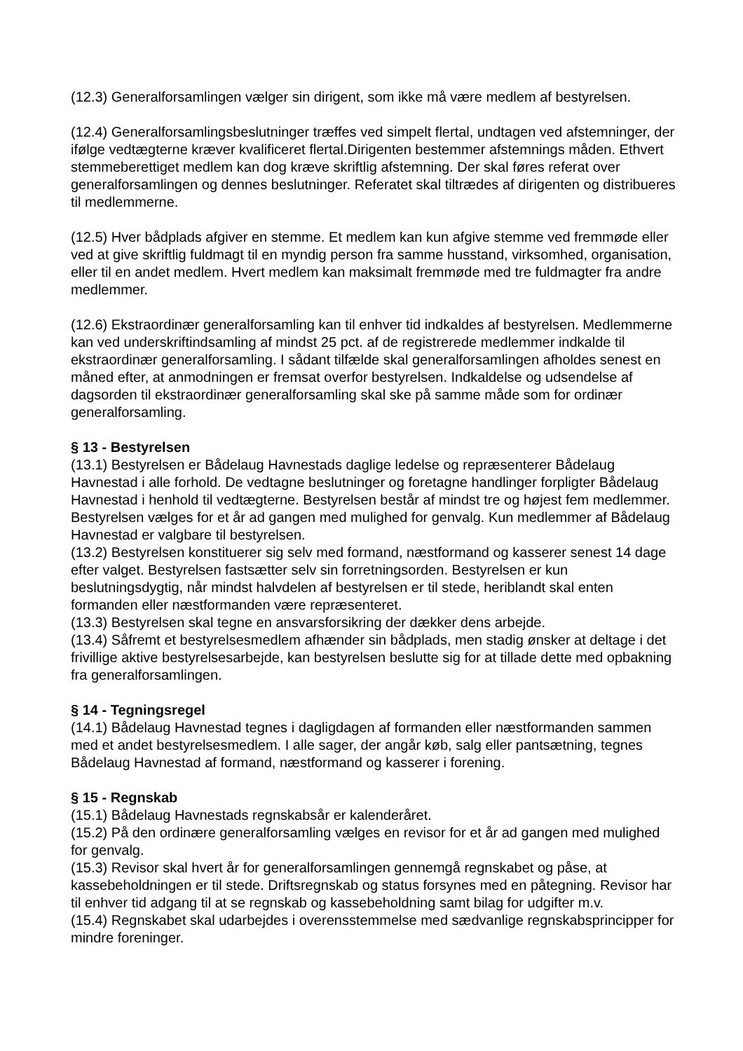(12.3) Generalforsamlingen vælger sin dirigent, som ikke må være medlem af bestyrelsen.
(12.4) Generalforsamlingsbeslutninger træffes ved simpelt flertal, undtagen ved afstemninger, der ifølge vedtægterne kræver kvalificeret flertal.Dirigenten bestemmer afstemnings måden. Ethvert stemmeberettiget medlem kan dog kræve skriftlig afstemning. Der skal føres referat over generalforsamlingen og dennes beslutninger. Referatet skal tiltrædes af dirigenten og distribueres til medlemmerne.
(12.5) Hver bådplads afgiver en stemme. Et medlem kan kun afgive stemme ved fremmøde eller ved at give skriftlig fuldmagt til en myndig person fra samme husstand, virksomhed, organisation, eller til en andet medlem. Hvert medlem kan maksimalt fremmøde med tre fuldmagter fra andre medlemmer.
(12.6) Ekstraordinær generalforsamling kan til enhver tid indkaldes af bestyrelsen. Medlemmerne kan ved underskriftindsamling af mindst 25 pct. af de registrerede medlemmer indkalde til ekstraordinær generalforsamling. I sådant tilfælde skal generalforsamlingen afholdes senest en måned efter, at anmodningen er fremsat overfor bestyrelsen. Indkaldelse og udsendelse af dagsorden til ekstraordinær generalforsamling skal ske på samme måde som for ordinær generalforsamling.
§ 13 - Bestyrelsen
(13.1) Bestyrelsen er Bådelaug Havnestads daglige ledelse og repræsenterer Bådelaug Havnestad i alle forhold. De vedtagne beslutninger og foretagne handlinger forpligter Bådelaug Havnestad i henhold til vedtægterne. Bestyrelsen består af mindst tre og højest fem medlemmer. Bestyrelsen vælges for et år ad gangen med mulighed for genvalg. Kun medlemmer af Bådelaug Havnestad er valgbare til bestyrelsen.
(13.2) Bestyrelsen konstituerer sig selv med formand, næstformand og kasserer senest 14 dage efter valget. Bestyrelsen fastsætter selv sin forretningsorden. Bestyrelsen er kun beslutningsdygtig, når mindst halvdelen af bestyrelsen er til stede, heriblandt skal enten formanden eller næstformanden være repræsenteret.
(13.3) Bestyrelsen skal tegne en ansvarsforsikring der dækker dens arbejde.
(13.4) Såfremt et bestyrelsesmedlem afhænder sin bådplads, men stadig ønsker at deltage i det frivillige aktive bestyrelsesarbejde, kan bestyrelsen beslutte sig for at tillade dette med opbakning fra generalforsamlingen.
§ 14 - Tegningsregel
(14.1) Bådelaug Havnestad tegnes i dagligdagen af formanden eller næstformanden sammen med et andet bestyrelsesmedlem. I alle sager, der angår køb, salg eller pantsætning, tegnes Bådelaug Havnestad af formand, næstformand og kasserer i forening.
§ 15 - Regnskab
(15.1) Bådelaug Havnestads regnskabsår er kalenderåret.
(15.2) På den ordinære generalforsamling vælges en revisor for et år ad gangen med mulighed for genvalg.
(15.3) Revisor skal hvert år for generalforsamlingen gennemgå regnskabet og påse, at kassebeholdningen er til stede. Driftsregnskab og status forsynes med en påtegning. Revisor har til enhver tid adgang til at se regnskab og kassebeholdning samt bilag for udgifter m.v.
(15.4) Regnskabet skal udarbejdes i overensstemmelse med sædvanlige regnskabsprincipper for mindre foreninger.